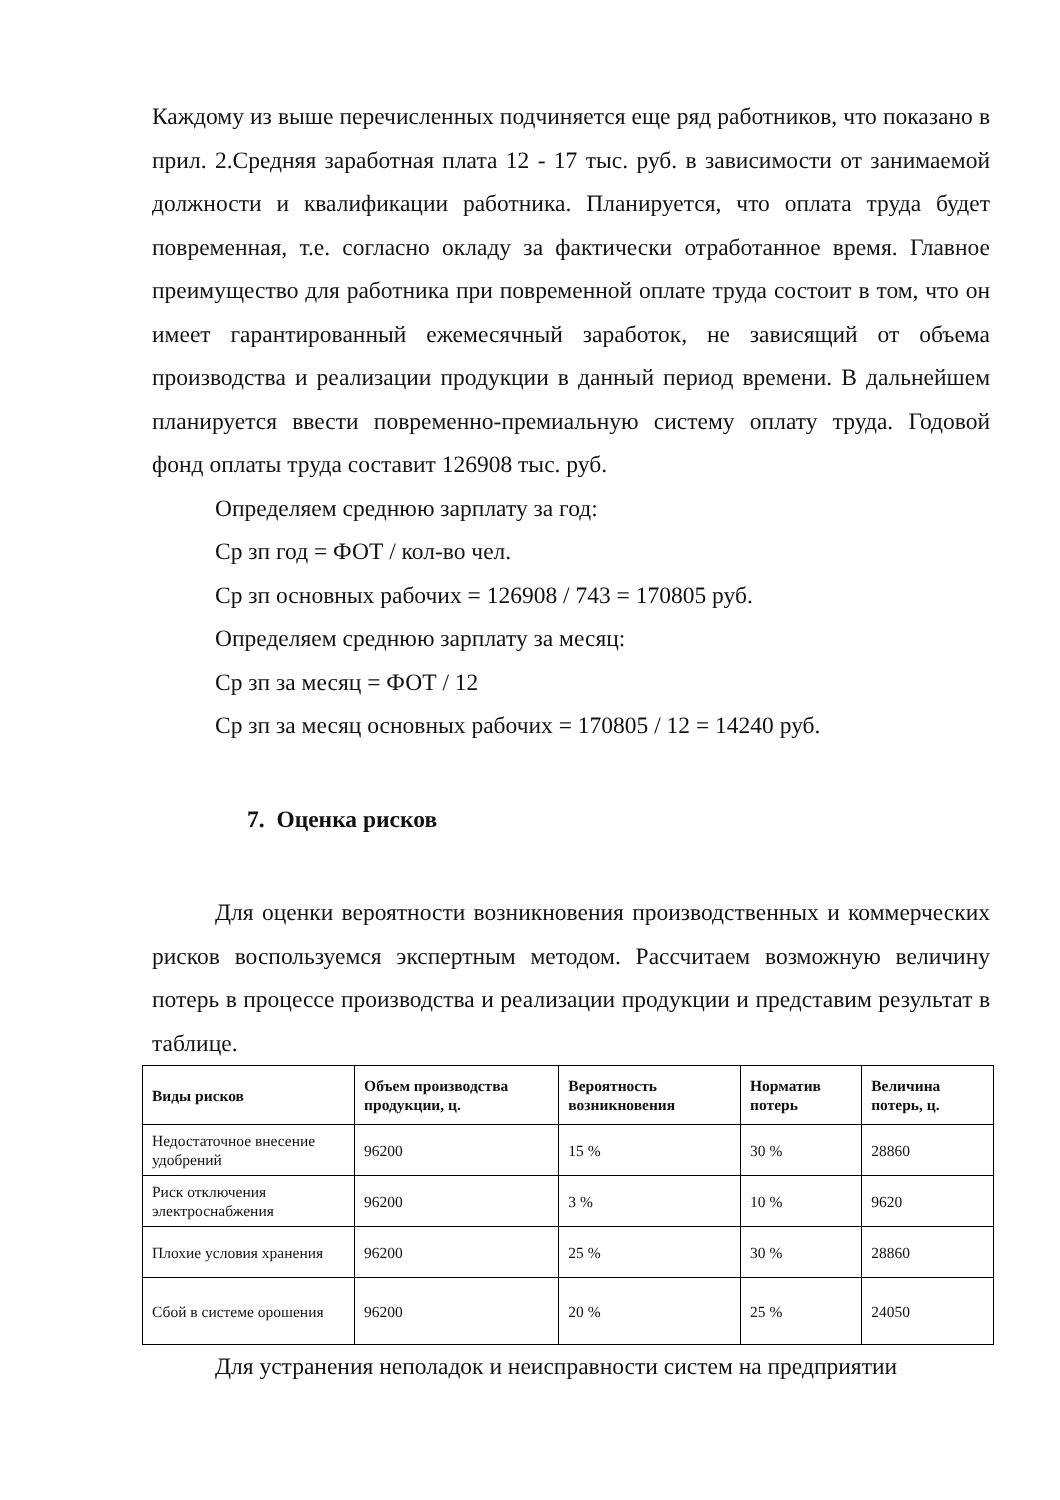Каждому из выше перечисленных подчиняется еще ряд работников, что показано в прил. 2.Средняя заработная плата 12 - 17 тыс. руб. в зависимости от занимаемой должности и квалификации работника. Планируется, что оплата труда будет повременная, т.е. согласно окладу за фактически отработанное время. Главное преимущество для работника при повременной оплате труда состоит в том, что он имеет гарантированный ежемесячный заработок, не зависящий от объема производства и реализации продукции в данный период времени. В дальнейшем планируется ввести повременно-премиальную систему оплату труда. Годовой фонд оплаты труда составит 126908 тыс. руб.
Определяем среднюю зарплату за год:
Ср зп год = ФОТ / кол-во чел.
Ср зп основных рабочих = 126908 / 743 = 170805 руб.
Определяем среднюю зарплату за месяц:
Ср зп за месяц = ФОТ / 12
Ср зп за месяц основных рабочих = 170805 / 12 = 14240 руб.
7. Оценка рисков
Для оценки вероятности возникновения производственных и коммерческих рисков воспользуемся экспертным методом. Рассчитаем возможную величину потерь в процессе производства и реализации продукции и представим результат в таблице.
| Виды рисков | Объем производства продукции, ц. | Вероятность возникновения | Норматив потерь | Величина потерь, ц. |
| --- | --- | --- | --- | --- |
| Недостаточное внесение удобрений | 96200 | 15 % | 30 % | 28860 |
| Риск отключения электроснабжения | 96200 | 3 % | 10 % | 9620 |
| Плохие условия хранения | 96200 | 25 % | 30 % | 28860 |
| Сбой в системе орошения | 96200 | 20 % | 25 % | 24050 |
Для устранения неполадок и неисправности систем на предприятии